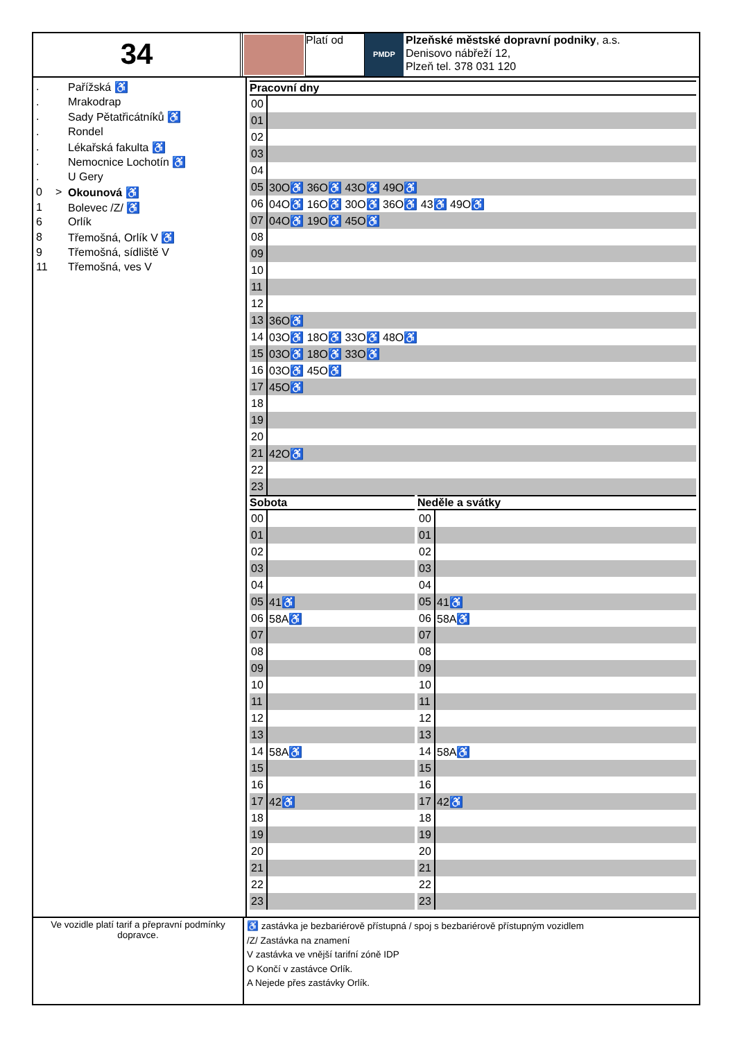34
Platí od
PMDP
Plzeňské městské dopravní podniky, a.s.
Denisovo nábřeží 12,
Plzeň tel. 378 031 120
. Pařížská ♿
. Mrakodrap
. Sady Pětatřicátníků ♿
. Rondel
. Lékařská fakulta ♿
. Nemocnice Lochotín ♿
. U Gery
0 > Okounová ♿
1 Bolevec /Z/ ♿
6 Orlík
8 Třemošná, Orlík V ♿
9 Třemošná, sídliště V
11 Třemošná, ves V
Pracovní dny
| 00 | |
| 01 | |
| 02 | |
| 03 | |
| 04 | |
| 05 | 30O♿ 36O♿ 43O♿ 49O♿ |
| 06 | 04O♿ 16O♿ 30O♿ 36O♿ 43♿ 49O♿ |
| 07 | 04O♿ 19O♿ 45O♿ |
| 08 | |
| 09 | |
| 10 | |
| 11 | |
| 12 | |
| 13 | 36O♿ |
| 14 | 03O♿ 18O♿ 33O♿ 48O♿ |
| 15 | 03O♿ 18O♿ 33O♿ |
| 16 | 03O♿ 45O♿ |
| 17 | 45O♿ |
| 18 | |
| 19 | |
| 20 | |
| 21 | 42O♿ |
| 22 | |
| 23 | |
Sobota
| 00 | |
| 01 | |
| 02 | |
| 03 | |
| 04 | |
| 05 | 41♿ |
| 06 | 58A♿ |
| 07 | |
| 08 | |
| 09 | |
| 10 | |
| 11 | |
| 12 | |
| 13 | |
| 14 | 58A♿ |
| 15 | |
| 16 | |
| 17 | 42♿ |
| 18 | |
| 19 | |
| 20 | |
| 21 | |
| 22 | |
| 23 | |
Neděle a svátky
| 00 | |
| 01 | |
| 02 | |
| 03 | |
| 04 | |
| 05 | 41♿ |
| 06 | 58A♿ |
| 07 | |
| 08 | |
| 09 | |
| 10 | |
| 11 | |
| 12 | |
| 13 | |
| 14 | 58A♿ |
| 15 | |
| 16 | |
| 17 | 42♿ |
| 18 | |
| 19 | |
| 20 | |
| 21 | |
| 22 | |
| 23 | |
Ve vozidle platí tarif a přepravní podmínky dopravce.
♿ zastávka je bezbariérově přístupná / spoj s bezbariérově přístupným vozidlem
/Z/ Zastávka na znamení
V zastávka ve vnější tarifní zóně IDP
O Končí v zastávce Orlík.
A Nejede přes zastávky Orlík.